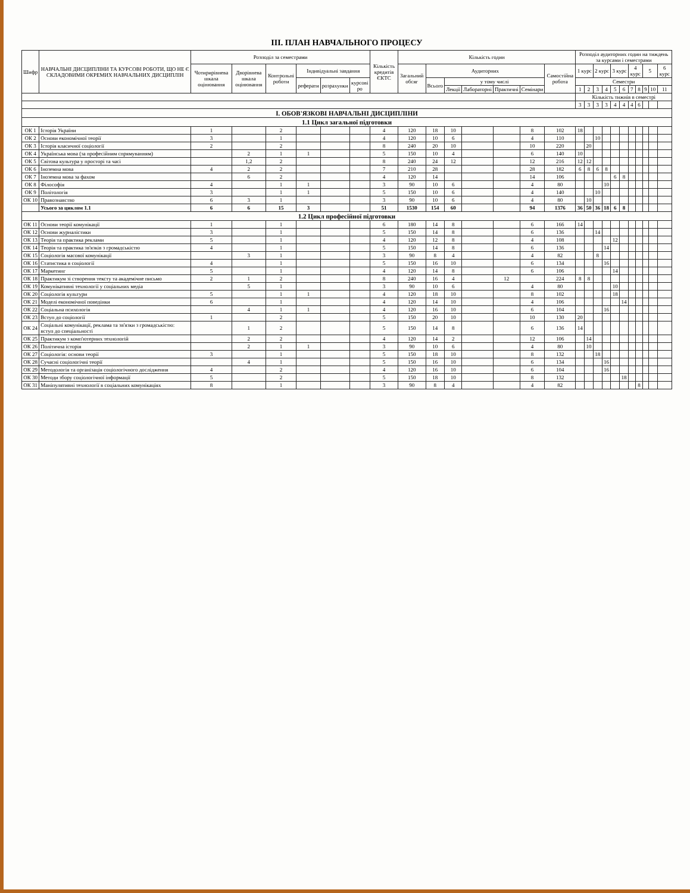ІІІ. ПЛАН НАВЧАЛЬНОГО ПРОЦЕСУ
| Шифр | НАВЧАЛЬНІ ДИСЦИПЛІНИ ТА КУРСОВІ РОБОТИ, ЩО НЕ Є СКЛАДОВИМИ ОКРЕМИХ НАВЧАЛЬНИХ ДИСЦИПЛІН | Розподіл за семестрами | | | | | | Кількість кредитів ЄКТС | Кількість годин | | | | | | | Розподіл аудиторних годин на тиждень за курсами і семестрами | | | | | | | | | | |
| --- | --- | --- | --- | --- | --- | --- | --- | --- | --- | --- | --- | --- | --- | --- | --- | --- | --- | --- | --- | --- | --- | --- | --- | --- | --- | --- |
| | | Чотирирівнева шкала оцінювання | Дворівнева шкала оцінювання | Контрольні роботи | Індивідуальні завдання | | | | Загальний обсяг | Аудиторних | | | | | Самостійна робота | 1 курс | | 2 курс | | 3 курс | | 4 курс | | 5 | | 6 курс |
| | | | | | реферати | розрахунки | курсові ро | | | Всього | у тому числі | | | | | Семестри | | | | | | | | | | |
| | | | | | | | | | | | Лекції | Лабораторні | Практичні | Семінари | | 1 | 2 | 3 | 4 | 5 | 6 | 7 | 8 | 9 | 10 | 11 |
| | | | | | | | | | | | | | | | | Кількість тижнів в семестрі | | | | | | | | | | |
| | | | | | | | | | | | | | | | | 3 | 3 | 3 | 3 | 4 | 4 | 4 | 6 | | | |
| І. ОБОВ'ЯЗКОВІ НАВЧАЛЬНІ ДИСЦИПЛІНИ | | | | | | | | | | | | | | | | | | | | | | | | | | |
| 1.1 Цикл загальної підготовки | | | | | | | | | | | | | | | | | | | | | | | | | | |
| ОК 1 | Історія України | 1 | | 2 | | | | 4 | 120 | 18 | 10 | | | 8 | 102 | 18 | | | | | | | | | | |
| ОК 2 | Основи економічної теорії | 3 | | 1 | | | | 4 | 120 | 10 | 6 | | | 4 | 110 | | | 10 | | | | | | | | |
| ОК 3 | Історія класичної соціології | 2 | | 2 | | | | 8 | 240 | 20 | 10 | | | 10 | 220 | | 20 | | | | | | | | | |
| ОК 4 | Українська мова (за професійним спрямуванням) | | 2 | 1 | 1 | | | 5 | 150 | 10 | 4 | | | 6 | 140 | 10 | | | | | | | | | | |
| ОК 5 | Світова культура у просторі та часі | | 1,2 | 2 | | | | 8 | 240 | 24 | 12 | | | 12 | 216 | 12 | 12 | | | | | | | | | |
| ОК 6 | Іноземна мова | 4 | 2 | 2 | | | | 7 | 210 | 28 | | | | 28 | 182 | 6 | 8 | 6 | 8 | | | | | | | |
| ОК 7 | Іноземна мова за фахом | | 6 | 2 | | | | 4 | 120 | 14 | | | | 14 | 106 | | | | | 6 | 8 | | | | | |
| ОК 8 | Філософія | 4 | | 1 | 1 | | | 3 | 90 | 10 | 6 | | | 4 | 80 | | | | 10 | | | | | | | |
| ОК 9 | Політологія | 3 | | 1 | 1 | | | 5 | 150 | 10 | 6 | | | 4 | 140 | | | 10 | | | | | | | | |
| ОК 10 | Правознавство | 6 | 3 | 1 | | | | 3 | 90 | 10 | 6 | | | 4 | 80 | | 10 | | | | | | | | | |
| | Усього за циклом 1.1 | 6 | 6 | 15 | 3 | | | 51 | 1530 | 154 | 60 | | | 94 | 1376 | 36 | 50 | 36 | 18 | 6 | 8 | | | | | |
| 1.2 Цикл професійної підготовки | | | | | | | | | | | | | | | | | | | | | | | | | | |
| ОК 11 | Основи теорії комунікації | 1 | | 1 | | | | 6 | 180 | 14 | 8 | | | 6 | 166 | 14 | | | | | | | | | | |
| ОК 12 | Основи журналістики | 3 | | 1 | | | | 5 | 150 | 14 | 8 | | | 6 | 136 | | | 14 | | | | | | | | |
| ОК 13 | Теорія та практика реклами | 5 | | 1 | | | | 4 | 120 | 12 | 8 | | | 4 | 108 | | | | | 12 | | | | | | |
| ОК 14 | Теорія та практика зв'язків з громадськістю | 4 | | 1 | | | | 5 | 150 | 14 | 8 | | | 6 | 136 | | | | 14 | | | | | | | |
| ОК 15 | Соціологія масової комунікації | | 3 | 1 | | | | 3 | 90 | 8 | 4 | | | 4 | 82 | | | 8 | | | | | | | | |
| ОК 16 | Статистика в соціології | 4 | | 1 | | | | 5 | 150 | 16 | 10 | | | 6 | 134 | | | | 16 | | | | | | | |
| ОК 17 | Маркетинг | 5 | | 1 | | | | 4 | 120 | 14 | 8 | | | 6 | 106 | | | | | 14 | | | | | | |
| ОК 18 | Практикум зі створення тексту та академічне письмо | 2 | 1 | 2 | | | | 8 | 240 | 16 | 4 | | 12 | | 224 | 8 | 8 | | | | | | | | | |
| ОК 19 | Комунікативні технології у соціальних медіа | | 5 | 1 | | | | 3 | 90 | 10 | 6 | | | 4 | 80 | | | | | 10 | | | | | | |
| ОК 20 | Соціологія культури | 5 | | 1 | 1 | | | 4 | 120 | 18 | 10 | | | 8 | 102 | | | | | 18 | | | | | | |
| ОК 21 | Моделі економічної поведінки | 6 | | 1 | | | | 4 | 120 | 14 | 10 | | | 4 | 106 | | | | | | 14 | | | | | |
| ОК 22 | Соціальна психологія | | 4 | 1 | 1 | | | 4 | 120 | 16 | 10 | | | 6 | 104 | | | | 16 | | | | | | | |
| ОК 23 | Вступ до соціології | 1 | | 2 | | | | 5 | 150 | 20 | 10 | | | 10 | 130 | 20 | | | | | | | | | | |
| ОК 24 | Соціальні комунікації, реклама та зв'язки з громадськістю: вступ до спеціальності | | 1 | 2 | | | | 5 | 150 | 14 | 8 | | | 6 | 136 | 14 | | | | | | | | | | |
| ОК 25 | Практикум з комп'ютерних технологій | | 2 | 2 | | | | 4 | 120 | 14 | 2 | | | 12 | 106 | | 14 | | | | | | | | | |
| ОК 26 | Політична історія | | 2 | 1 | 1 | | | 3 | 90 | 10 | 6 | | | 4 | 80 | | 10 | | | | | | | | | |
| ОК 27 | Соціологія: основи теорії | 3 | | 1 | | | | 5 | 150 | 18 | 10 | | | 8 | 132 | | | 18 | | | | | | | | |
| ОК 28 | Сучасні соціологічні теорії | | 4 | 1 | | | | 5 | 150 | 16 | 10 | | | 6 | 134 | | | | 16 | | | | | | | |
| ОК 29 | Методологія та організація соціологічного дослідження | 4 | | 2 | | | | 4 | 120 | 16 | 10 | | | 6 | 104 | | | | 16 | | | | | | | |
| ОК 30 | Методи збору соціологічної інформації | 5 | | 2 | | | | 5 | 150 | 18 | 10 | | | 8 | 132 | | | | | | 18 | | | | | |
| ОК 31 | Маніпулятивні технології в соціальних комунікаціях | 8 | | 1 | | | | 3 | 90 | 8 | 4 | | | 4 | 82 | | | | | | | | 8 | | | |